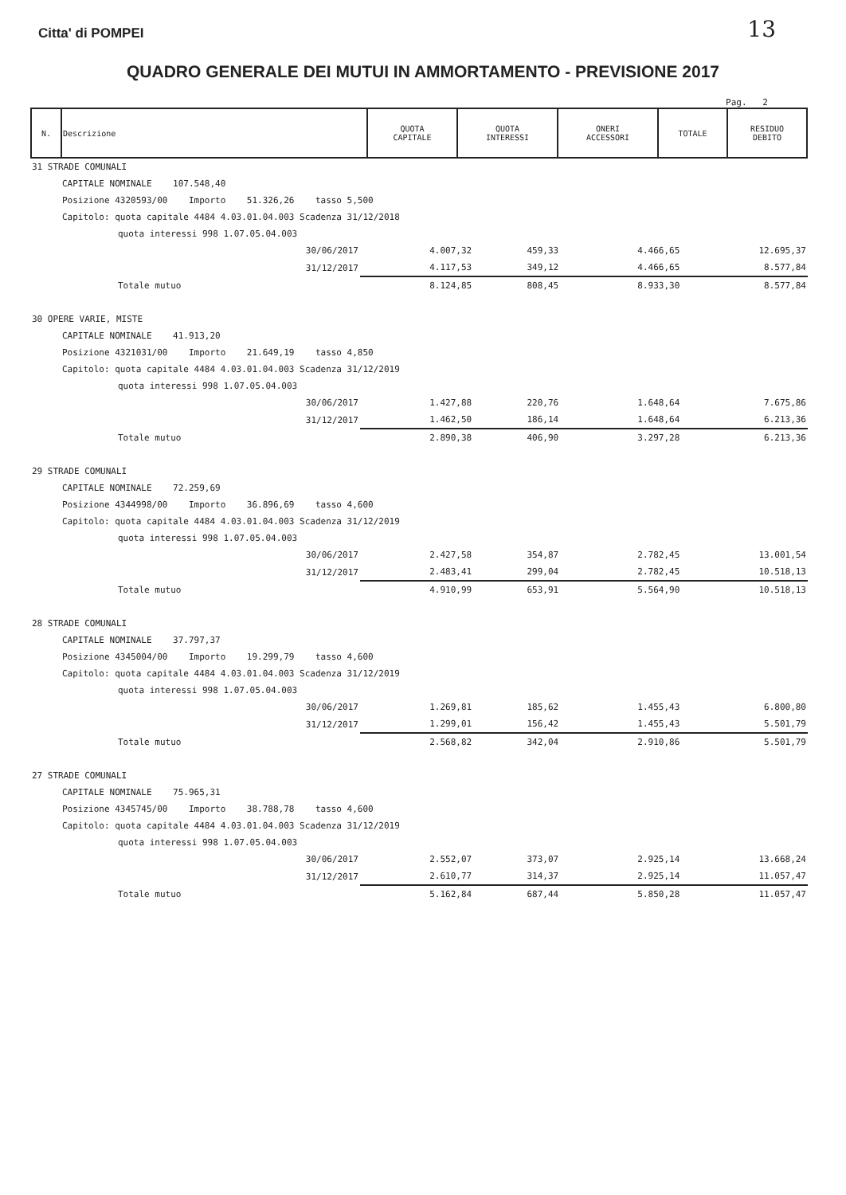13
Citta' di POMPEI
QUADRO GENERALE DEI MUTUI IN AMMORTAMENTO - PREVISIONE 2017
Pag. 2
| N. | Descrizione | QUOTA CAPITALE | QUOTA INTERESSI | ONERI ACCESSORI | TOTALE | RESIDUO DEBITO |
| --- | --- | --- | --- | --- | --- | --- |
| 31 STRADE COMUNALI | | | | | |
| CAPITALE NOMINALE 107.548,40 | | | | | |
| Posizione 4320593/00 Importo 51.326,26 tasso 5,500 | | | | | |
| Capitolo: quota capitale 4484 4.03.01.04.003 Scadenza 31/12/2018 | | | | | |
| quota interessi 998 1.07.05.04.003 | | | | | |
| 30/06/2017 | 4.007,32 | 459,33 | | 4.466,65 | 12.695,37 |
| 31/12/2017 | 4.117,53 | 349,12 | | 4.466,65 | 8.577,84 |
| Totale mutuo | 8.124,85 | 808,45 | | 8.933,30 | 8.577,84 |
| 30 OPERE VARIE, MISTE | | | | | |
| CAPITALE NOMINALE 41.913,20 | | | | | |
| Posizione 4321031/00 Importo 21.649,19 tasso 4,850 | | | | | |
| Capitolo: quota capitale 4484 4.03.01.04.003 Scadenza 31/12/2019 | | | | | |
| quota interessi 998 1.07.05.04.003 | | | | | |
| 30/06/2017 | 1.427,88 | 220,76 | | 1.648,64 | 7.675,86 |
| 31/12/2017 | 1.462,50 | 186,14 | | 1.648,64 | 6.213,36 |
| Totale mutuo | 2.890,38 | 406,90 | | 3.297,28 | 6.213,36 |
| 29 STRADE COMUNALI | | | | | |
| CAPITALE NOMINALE 72.259,69 | | | | | |
| Posizione 4344998/00 Importo 36.896,69 tasso 4,600 | | | | | |
| Capitolo: quota capitale 4484 4.03.01.04.003 Scadenza 31/12/2019 | | | | | |
| quota interessi 998 1.07.05.04.003 | | | | | |
| 30/06/2017 | 2.427,58 | 354,87 | | 2.782,45 | 13.001,54 |
| 31/12/2017 | 2.483,41 | 299,04 | | 2.782,45 | 10.518,13 |
| Totale mutuo | 4.910,99 | 653,91 | | 5.564,90 | 10.518,13 |
| 28 STRADE COMUNALI | | | | | |
| CAPITALE NOMINALE 37.797,37 | | | | | |
| Posizione 4345004/00 Importo 19.299,79 tasso 4,600 | | | | | |
| Capitolo: quota capitale 4484 4.03.01.04.003 Scadenza 31/12/2019 | | | | | |
| quota interessi 998 1.07.05.04.003 | | | | | |
| 30/06/2017 | 1.269,81 | 185,62 | | 1.455,43 | 6.800,80 |
| 31/12/2017 | 1.299,01 | 156,42 | | 1.455,43 | 5.501,79 |
| Totale mutuo | 2.568,82 | 342,04 | | 2.910,86 | 5.501,79 |
| 27 STRADE COMUNALI | | | | | |
| CAPITALE NOMINALE 75.965,31 | | | | | |
| Posizione 4345745/00 Importo 38.788,78 tasso 4,600 | | | | | |
| Capitolo: quota capitale 4484 4.03.01.04.003 Scadenza 31/12/2019 | | | | | |
| quota interessi 998 1.07.05.04.003 | | | | | |
| 30/06/2017 | 2.552,07 | 373,07 | | 2.925,14 | 13.668,24 |
| 31/12/2017 | 2.610,77 | 314,37 | | 2.925,14 | 11.057,47 |
| Totale mutuo | 5.162,84 | 687,44 | | 5.850,28 | 11.057,47 |